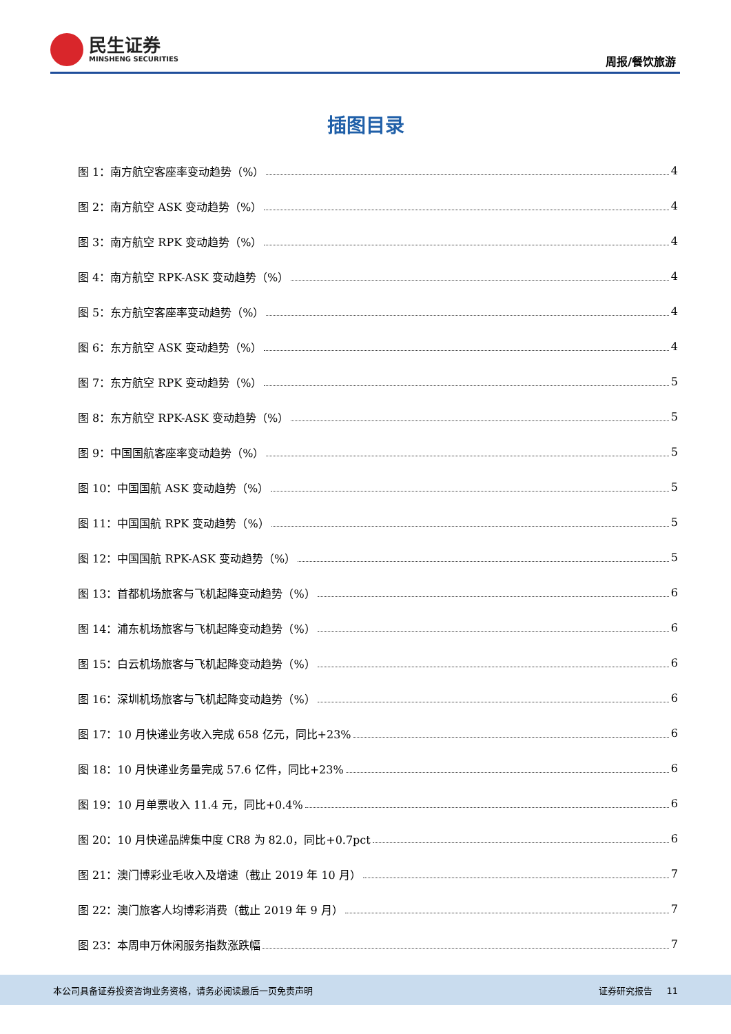民生证券
MINSHENG SECURITIES
周报/餐饮旅游
插图目录
图 1：南方航空客座率变动趋势（%） 4
图 2：南方航空 ASK 变动趋势（%） 4
图 3：南方航空 RPK 变动趋势（%） 4
图 4：南方航空 RPK-ASK 变动趋势（%） 4
图 5：东方航空客座率变动趋势（%） 4
图 6：东方航空 ASK 变动趋势（%） 4
图 7：东方航空 RPK 变动趋势（%） 5
图 8：东方航空 RPK-ASK 变动趋势（%） 5
图 9：中国国航客座率变动趋势（%） 5
图 10：中国国航 ASK 变动趋势（%） 5
图 11：中国国航 RPK 变动趋势（%） 5
图 12：中国国航 RPK-ASK 变动趋势（%） 5
图 13：首都机场旅客与飞机起降变动趋势（%） 6
图 14：浦东机场旅客与飞机起降变动趋势（%） 6
图 15：白云机场旅客与飞机起降变动趋势（%） 6
图 16：深圳机场旅客与飞机起降变动趋势（%） 6
图 17：10 月快递业务收入完成 658 亿元，同比+23% 6
图 18：10 月快递业务量完成 57.6 亿件，同比+23% 6
图 19：10 月单票收入 11.4 元，同比+0.4% 6
图 20：10 月快递品牌集中度 CR8 为 82.0，同比+0.7pct 6
图 21：澳门博彩业毛收入及增速（截止 2019 年 10 月） 7
图 22：澳门旅客人均博彩消费（截止 2019 年 9 月） 7
图 23：本周申万休闲服务指数涨跌幅 7
本公司具备证券投资咨询业务资格，请务必阅读最后一页免责声明 证券研究报告 11